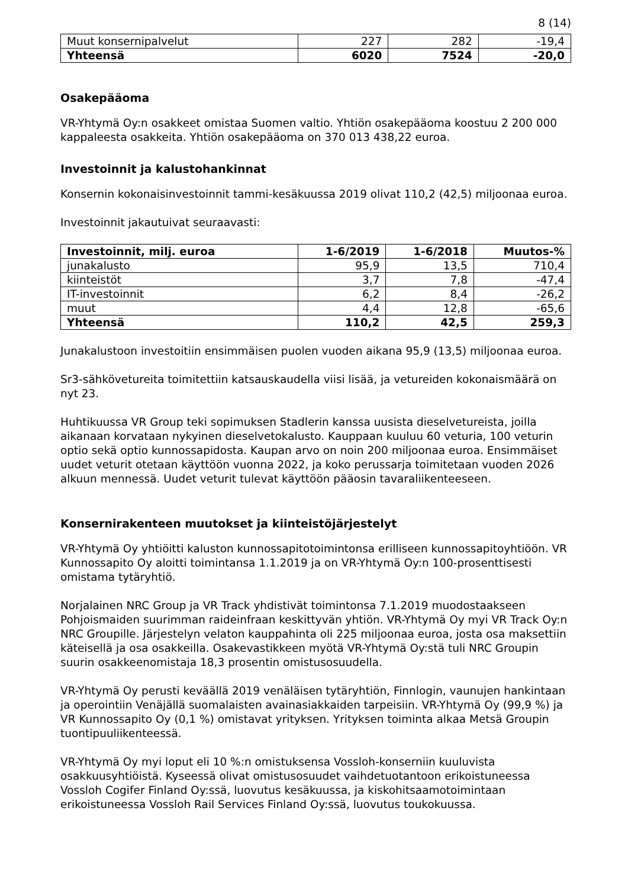8 (14)
| Muut konsernipalvelut | 227 | 282 | -19,4 |
| Yhteensä | 6020 | 7524 | -20,0 |
Osakepääoma
VR-Yhtymä Oy:n osakkeet omistaa Suomen valtio. Yhtiön osakepääoma koostuu 2 200 000 kappaleesta osakkeita. Yhtiön osakepääoma on 370 013 438,22 euroa.
Investoinnit ja kalustohankinnat
Konsernin kokonaisinvestoinnit tammi-kesäkuussa 2019 olivat 110,2 (42,5) miljoonaa euroa.
Investoinnit jakautuivat seuraavasti:
| Investoinnit, milj. euroa | 1-6/2019 | 1-6/2018 | Muutos-% |
| --- | --- | --- | --- |
| junakalusto | 95,9 | 13,5 | 710,4 |
| kiinteistöt | 3,7 | 7,8 | -47,4 |
| IT-investoinnit | 6,2 | 8,4 | -26,2 |
| muut | 4,4 | 12,8 | -65,6 |
| Yhteensä | 110,2 | 42,5 | 259,3 |
Junakalustoon investoitiin ensimmäisen puolen vuoden aikana 95,9 (13,5) miljoonaa euroa.
Sr3-sähkövetureita toimitettiin katsauskaudella viisi lisää, ja vetureiden kokonaismäärä on nyt 23.
Huhtikuussa VR Group teki sopimuksen Stadlerin kanssa uusista dieselvetureista, joilla aikanaan korvataan nykyinen dieselvetokalusto. Kauppaan kuuluu 60 veturia, 100 veturin optio sekä optio kunnossapidosta. Kaupan arvo on noin 200 miljoonaa euroa. Ensimmäiset uudet veturit otetaan käyttöön vuonna 2022, ja koko perussarja toimitetaan vuoden 2026 alkuun mennessä. Uudet veturit tulevat käyttöön pääosin tavaraliikenteeseen.
Konsernirakenteen muutokset ja kiinteistöjärjestelyt
VR-Yhtymä Oy yhtiöitti kaluston kunnossapitotoimintonsa erilliseen kunnossapitoyhtiöön. VR Kunnossapito Oy aloitti toimintansa 1.1.2019 ja on VR-Yhtymä Oy:n 100-prosenttisesti omistama tytäryhtiö.
Norjalainen NRC Group ja VR Track yhdistivät toimintonsa 7.1.2019 muodostaakseen Pohjoismaiden suurimman raideinfraan keskittyvän yhtiön. VR-Yhtymä Oy myi VR Track Oy:n NRC Groupille. Järjestelyn velaton kauppahinta oli 225 miljoonaa euroa, josta osa maksettiin käteisellä ja osa osakkeilla. Osakevastikkeen myötä VR-Yhtymä Oy:stä tuli NRC Groupin suurin osakkeenomistaja 18,3 prosentin omistusosuudella.
VR-Yhtymä Oy perusti keväällä 2019 venäläisen tytäryhtiön, Finnlogin, vaunujen hankintaan ja operointiin Venäjällä suomalaisten avainasiakkaiden tarpeisiin. VR-Yhtymä Oy (99,9 %) ja VR Kunnossapito Oy (0,1 %) omistavat yrityksen. Yrityksen toiminta alkaa Metsä Groupin tuontipuuliikenteessä.
VR-Yhtymä Oy myi loput eli 10 %:n omistuksensa Vossloh-konserniin kuuluvista osakkuusyhtiöistä. Kyseessä olivat omistusosuudet vaihdetuotantoon erikoistuneessa Vossloh Cogifer Finland Oy:ssä, luovutus kesäkuussa, ja kiskohitsaamotoimintaan erikoistuneessa Vossloh Rail Services Finland Oy:ssä, luovutus toukokuussa.